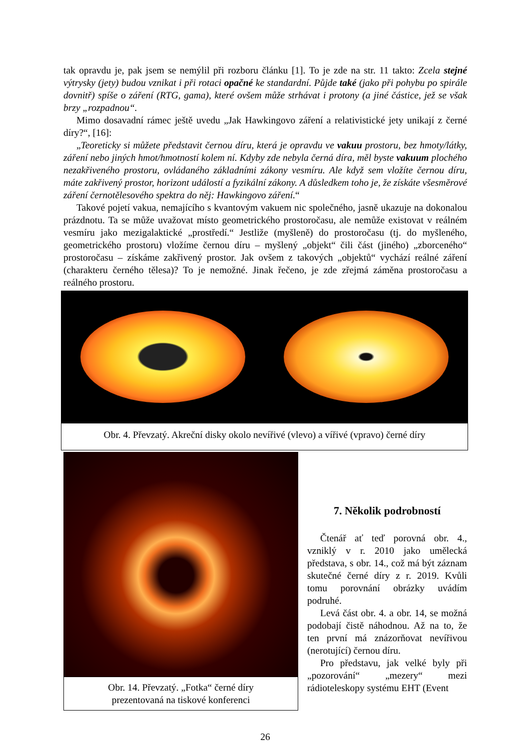tak opravdu je, pak jsem se nemýlil při rozboru článku [1]. To je zde na str. 11 takto: Zcela stejné výtrysky (jety) budou vznikat i při rotaci opačné ke standardní. Půjde také (jako při pohybu po spirále dovnitř) spíše o záření (RTG, gama), které ovšem může strhávat i protony (a jiné částice, jež se však brzy „rozpadnou“.
Mimo dosavadní rámec ještě uvedu „Jak Hawkingovo záření a relativistické jety unikají z černé díry?“, [16]:
„Teoreticky si můžete představit černou díru, která je opravdu ve vakuu prostoru, bez hmoty/látky, záření nebo jiných hmot/hmotností kolem ní. Kdyby zde nebyla černá díra, měl byste vakuum plochého nezakřiveného prostoru, ovládaného základními zákony vesmíru. Ale když sem vložíte černou díru, máte zakřivený prostor, horizont událostí a fyzikální zákony. A důsledkem toho je, že získáte všesměrové záření černotělesového spektra do něj: Hawkingovo záření.“
Takové pojetí vakua, nemajícího s kvantovým vakuem nic společného, jasně ukazuje na dokonalou prázdnotu. Ta se může uvažovat místo geometrického prostoročasu, ale nemůže existovat v reálném vesmíru jako mezigalaktické „prostředí.“ Jestliže (myšleně) do prostoročasu (tj. do myšleného, geometrického prostoru) vložíme černou díru – myšlený „objekt“ čili část (jiného) „zborceného“ prostoročasu – získáme zakřivený prostor. Jak ovšem z takových „objektů“ vychází reálné záření (charakteru černého tělesa)? To je nemožné. Jinak řečeno, je zde zřejmá záměna prostoročasu a reálného prostoru.
Obr. 4. Převzatý. Akreční disky okolo nevířivé (vlevo) a vířivé (vpravo) černé díry
Obr. 14. Převzatý. „Fotka“ černé díry
prezentovaná na tiskové konferenci
7. Několik podrobností
Čtenář ať teď porovná obr. 4., vzniklý v r. 2010 jako umělecká představa, s obr. 14., což má být záznam skutečné černé díry z r. 2019. Kvůli tomu porovnání obrázky uvádím podruhé.
Levá část obr. 4. a obr. 14, se možná podobají čistě náhodnou. Až na to, že ten první má znázorňovat nevířivou (nerotující) černou díru.
Pro představu, jak velké byly při „pozorování“ „mezery“ mezi rádioteleskopy systému EHT (Event
26